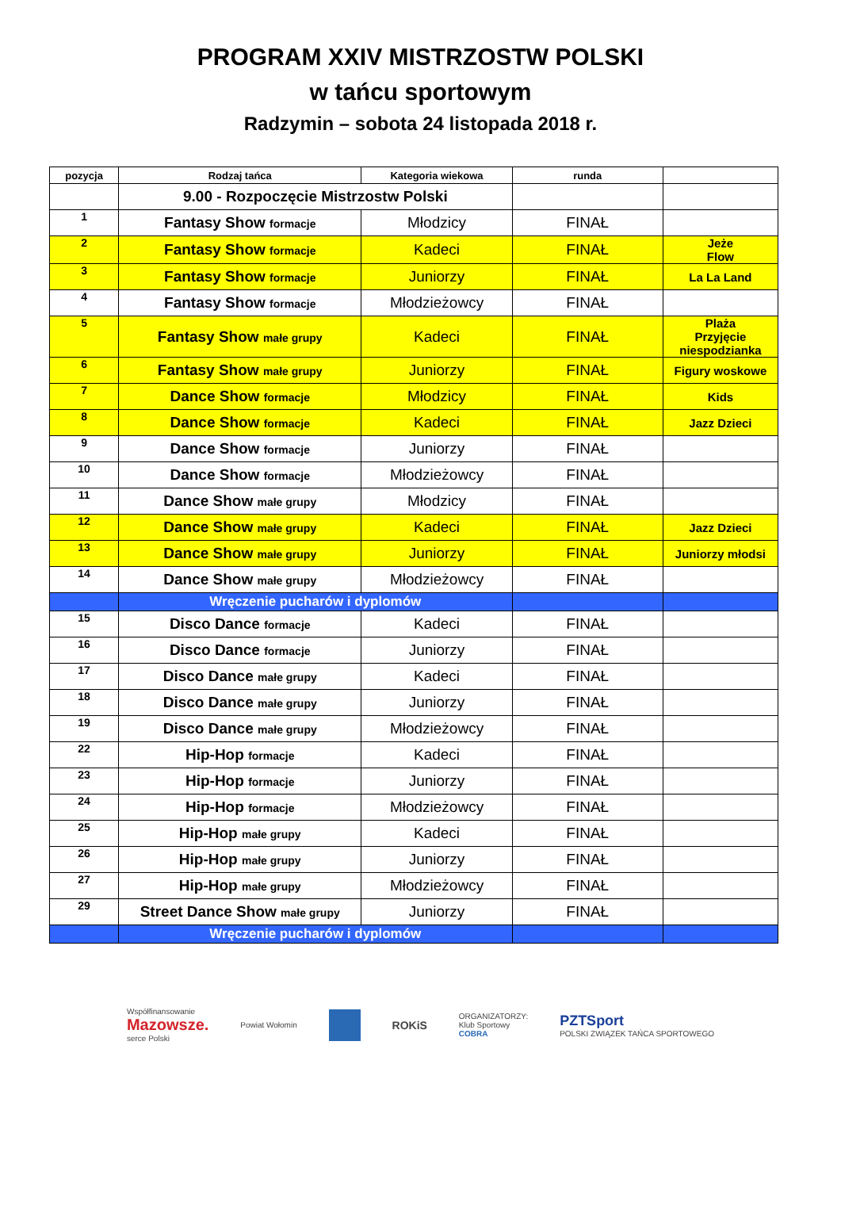PROGRAM XXIV MISTRZOSTW POLSKI
w tańcu sportowym
Radzymin – sobota 24 listopada 2018 r.
| pozycja | Rodzaj tańca | Kategoria wiekowa | runda | |
| --- | --- | --- | --- | --- |
| | 9.00 - Rozpoczęcie Mistrzostw Polski | | | |
| 1 | Fantasy Show formacje | Młodzicy | FINAŁ | |
| 2 | Fantasy Show formacje | Kadeci | FINAŁ | Jeże Flow |
| 3 | Fantasy Show formacje | Juniorzy | FINAŁ | La La Land |
| 4 | Fantasy Show formacje | Młodzieżowcy | FINAŁ | |
| 5 | Fantasy Show małe grupy | Kadeci | FINAŁ | Plaża Przyjęcie niespodzianka |
| 6 | Fantasy Show małe grupy | Juniorzy | FINAŁ | Figury woskowe |
| 7 | Dance Show formacje | Młodzicy | FINAŁ | Kids |
| 8 | Dance Show formacje | Kadeci | FINAŁ | Jazz Dzieci |
| 9 | Dance Show formacje | Juniorzy | FINAŁ | |
| 10 | Dance Show formacje | Młodzieżowcy | FINAŁ | |
| 11 | Dance Show małe grupy | Młodzicy | FINAŁ | |
| 12 | Dance Show małe grupy | Kadeci | FINAŁ | Jazz Dzieci |
| 13 | Dance Show małe grupy | Juniorzy | FINAŁ | Juniorzy młodsi |
| 14 | Dance Show małe grupy | Młodzieżowcy | FINAŁ | |
| | Wręczenie pucharów i dyplomów | | | |
| 15 | Disco Dance formacje | Kadeci | FINAŁ | |
| 16 | Disco Dance formacje | Juniorzy | FINAŁ | |
| 17 | Disco Dance małe grupy | Kadeci | FINAŁ | |
| 18 | Disco Dance małe grupy | Juniorzy | FINAŁ | |
| 19 | Disco Dance małe grupy | Młodzieżowcy | FINAŁ | |
| 22 | Hip-Hop formacje | Kadeci | FINAŁ | |
| 23 | Hip-Hop formacje | Juniorzy | FINAŁ | |
| 24 | Hip-Hop formacje | Młodzieżowcy | FINAŁ | |
| 25 | Hip-Hop małe grupy | Kadeci | FINAŁ | |
| 26 | Hip-Hop małe grupy | Juniorzy | FINAŁ | |
| 27 | Hip-Hop małe grupy | Młodzieżowcy | FINAŁ | |
| 29 | Street Dance Show małe grupy | Juniorzy | FINAŁ | |
| | Wręczenie pucharów i dyplomów | | | |
Współfinansowanie
Mazowsze.
serce Polski
Powiat Wołomin
ROKiS
ORGANIZATORZY:
Klub Sportowy
COBRA
PZTSport
POLSKI ZWIĄZEK TAŃCA SPORTOWEGO